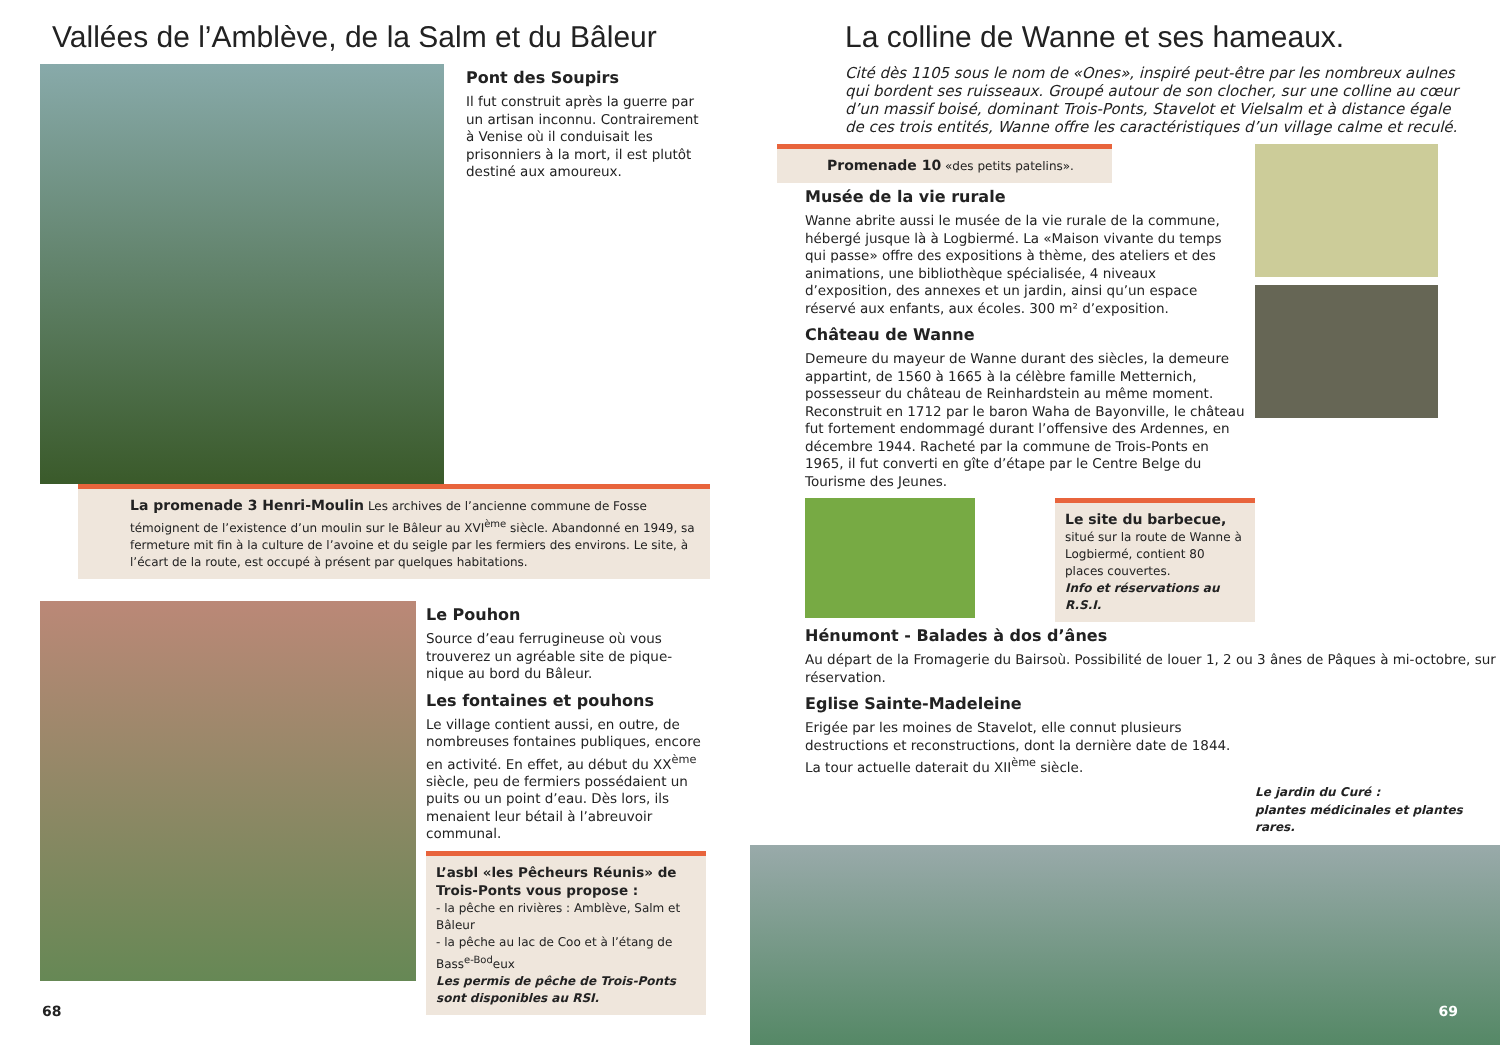Vallées de l’Amblève, de la Salm et du Bâleur
Pont des Soupirs
Il fut construit après la guerre par un artisan inconnu. Contrairement à Venise où il conduisait les prisonniers à la mort, il est plutôt destiné aux amoureux.
La promenade 3 Henri-Moulin Les archives de l’ancienne commune de Fosse témoignent de l’existence d’un moulin sur le Bâleur au XVI<sup>ème</sup> siècle. Abandonné en 1949, sa fermeture mit fin à la culture de l’avoine et du seigle par les fermiers des environs. Le site, à l’écart de la route, est occupé à présent par quelques habitations.
Le Pouhon
Source d’eau ferrugineuse où vous trouverez un agréable site de pique-nique au bord du Bâleur.
Les fontaines et pouhons
Le village contient aussi, en outre, de nombreuses fontaines publiques, encore en activité. En effet, au début du XX<sup>ème</sup> siècle, peu de fermiers possédaient un puits ou un point d’eau. Dès lors, ils menaient leur bétail à l’abreuvoir communal.
L’asbl «les Pêcheurs Réunis» de Trois-Ponts vous propose :
- la pêche en rivières : Amblève, Salm et Bâleur
- la pêche au lac de Coo et à l’étang de Bass<sup>e-Bod</sup>eux
Les permis de pêche de Trois-Ponts sont disponibles au RSI.
68
La colline de Wanne et ses hameaux.
Cité dès 1105 sous le nom de «Ones», inspiré peut-être par les nombreux aulnes qui bordent ses ruisseaux. Groupé autour de son clocher, sur une colline au cœur d’un massif boisé, dominant Trois-Ponts, Stavelot et Vielsalm et à distance égale de ces trois entités, Wanne offre les caractéristiques d’un village calme et reculé.
Promenade 10 «des petits patelins».
Musée de la vie rurale
Wanne abrite aussi le musée de la vie rurale de la commune, hébergé jusque là à Logbiermé. La «Maison vivante du temps qui passe» offre des expositions à thème, des ateliers et des animations, une bibliothèque spécialisée, 4 niveaux d’exposition, des annexes et un jardin, ainsi qu’un espace réservé aux enfants, aux écoles. 300 m² d’exposition.
Château de Wanne
Demeure du mayeur de Wanne durant des siècles, la demeure appartint, de 1560 à 1665 à la célèbre famille Metternich, possesseur du château de Reinhardstein au même moment. Reconstruit en 1712 par le baron Waha de Bayonville, le château fut fortement endommagé durant l’offensive des Ardennes, en décembre 1944. Racheté par la commune de Trois-Ponts en 1965, il fut converti en gîte d’étape par le Centre Belge du Tourisme des Jeunes.
Le site du barbecue, situé sur la route de Wanne à Logbiermé, contient 80 places couvertes.
Info et réservations au R.S.I.
Hénumont - Balades à dos d’ânes
Au départ de la Fromagerie du Bairsoù. Possibilité de louer 1, 2 ou 3 ânes de Pâques à mi-octobre, sur réservation.
Eglise Sainte-Madeleine
Erigée par les moines de Stavelot, elle connut plusieurs destructions et reconstructions, dont la dernière date de 1844. La tour actuelle daterait du XII<sup>ème</sup> siècle.
Le jardin du Curé :
plantes médicinales et plantes rares.
69